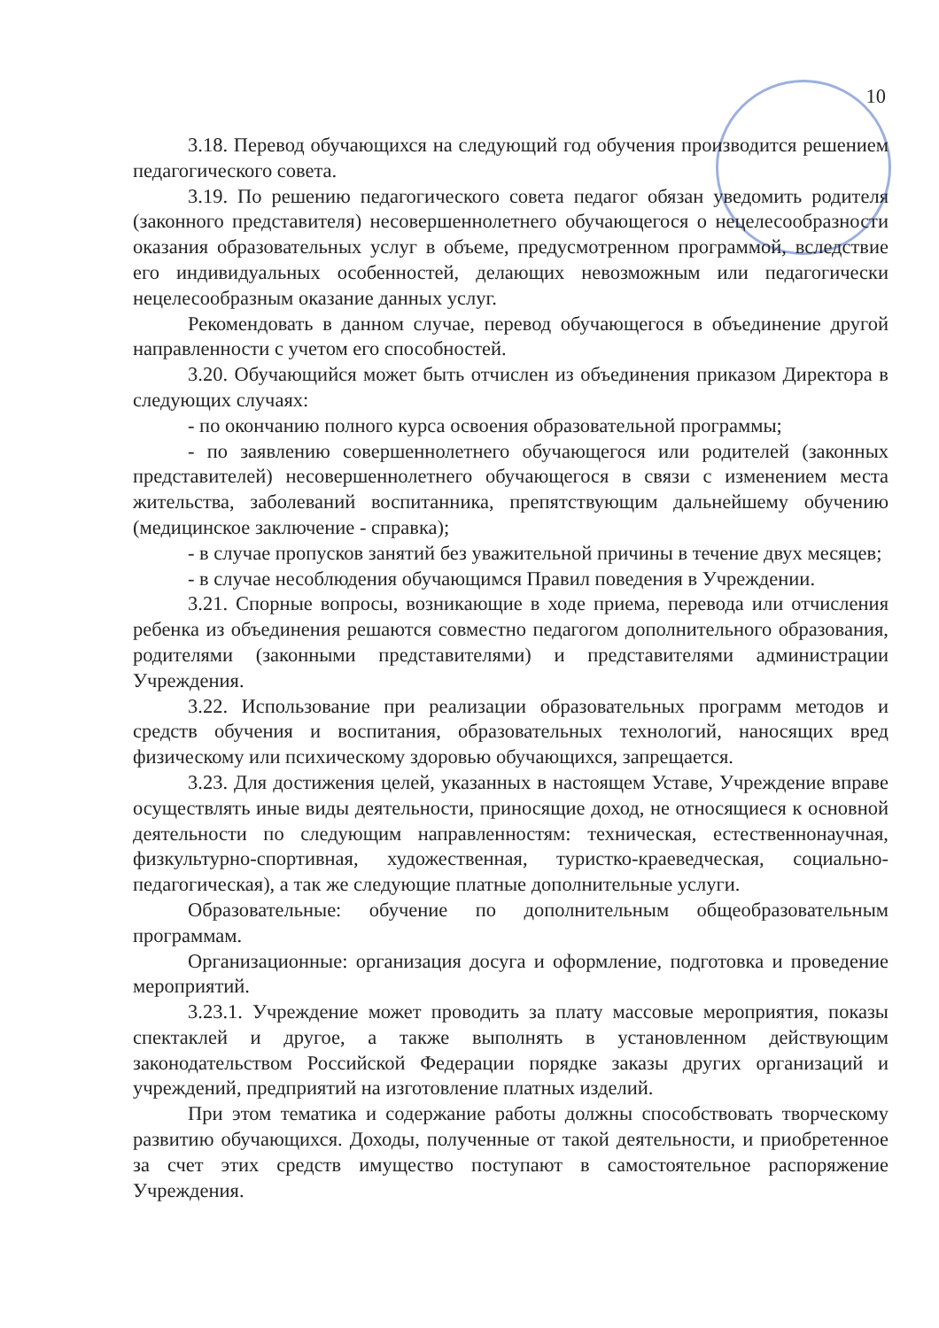10
3.18. Перевод обучающихся на следующий год обучения производится решением педагогического совета.
3.19. По решению педагогического совета педагог обязан уведомить родителя (законного представителя) несовершеннолетнего обучающегося о нецелесообразности оказания образовательных услуг в объеме, предусмотренном программой, вследствие его индивидуальных особенностей, делающих невозможным или педагогически нецелесообразным оказание данных услуг.
Рекомендовать в данном случае, перевод обучающегося в объединение другой направленности с учетом его способностей.
3.20. Обучающийся может быть отчислен из объединения приказом Директора в следующих случаях:
- по окончанию полного курса освоения образовательной программы;
- по заявлению совершеннолетнего обучающегося или родителей (законных представителей) несовершеннолетнего обучающегося в связи с изменением места жительства, заболеваний воспитанника, препятствующим дальнейшему обучению (медицинское заключение - справка);
- в случае пропусков занятий без уважительной причины в течение двух месяцев;
- в случае несоблюдения обучающимся Правил поведения в Учреждении.
3.21. Спорные вопросы, возникающие в ходе приема, перевода или отчисления ребенка из объединения решаются совместно педагогом дополнительного образования, родителями (законными представителями) и представителями администрации Учреждения.
3.22. Использование при реализации образовательных программ методов и средств обучения и воспитания, образовательных технологий, наносящих вред физическому или психическому здоровью обучающихся, запрещается.
3.23. Для достижения целей, указанных в настоящем Уставе, Учреждение вправе осуществлять иные виды деятельности, приносящие доход, не относящиеся к основной деятельности по следующим направленностям: техническая, естественнонаучная, физкультурно-спортивная, художественная, туристко-краеведческая, социально-педагогическая), а так же следующие платные дополнительные услуги.
Образовательные: обучение по дополнительным общеобразовательным программам.
Организационные: организация досуга и оформление, подготовка и проведение мероприятий.
3.23.1. Учреждение может проводить за плату массовые мероприятия, показы спектаклей и другое, а также выполнять в установленном действующим законодательством Российской Федерации порядке заказы других организаций и учреждений, предприятий на изготовление платных изделий.
При этом тематика и содержание работы должны способствовать творческому развитию обучающихся. Доходы, полученные от такой деятельности, и приобретенное за счет этих средств имущество поступают в самостоятельное распоряжение Учреждения.